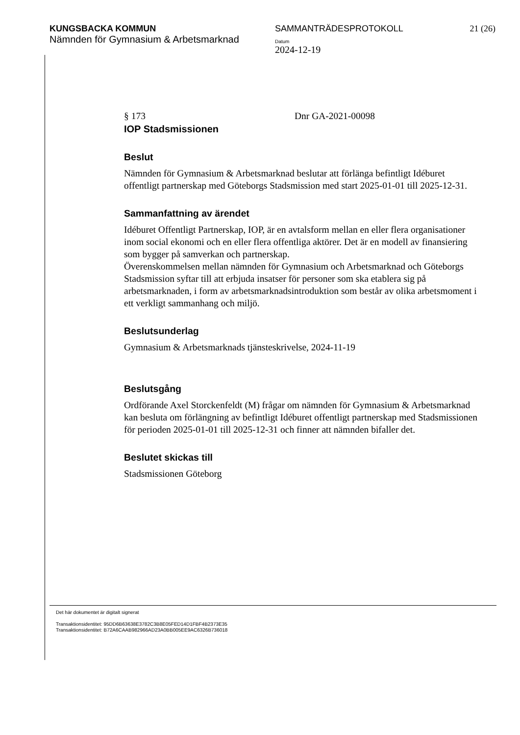KUNGSBACKA KOMMUN
Nämnden för Gymnasium & Arbetsmarknad
SAMMANTRÄDESPROTOKOLL
Datum
2024-12-19
21 (26)
§ 173 Dnr GA-2021-00098
IOP Stadsmissionen
Beslut
Nämnden för Gymnasium & Arbetsmarknad beslutar att förlänga befintligt Idéburet offentligt partnerskap med Göteborgs Stadsmission med start 2025-01-01 till 2025-12-31.
Sammanfattning av ärendet
Idéburet Offentligt Partnerskap, IOP, är en avtalsform mellan en eller flera organisationer inom social ekonomi och en eller flera offentliga aktörer. Det är en modell av finansiering som bygger på samverkan och partnerskap.
Överenskommelsen mellan nämnden för Gymnasium och Arbetsmarknad och Göteborgs Stadsmission syftar till att erbjuda insatser för personer som ska etablera sig på arbetsmarknaden, i form av arbetsmarknadsintroduktion som består av olika arbetsmoment i ett verkligt sammanhang och miljö.
Beslutsunderlag
Gymnasium & Arbetsmarknads tjänsteskrivelse, 2024-11-19
Beslutsgång
Ordförande Axel Storckenfeldt (M) frågar om nämnden för Gymnasium & Arbetsmarknad kan besluta om förlängning av befintligt Idéburet offentligt partnerskap med Stadsmissionen för perioden 2025-01-01 till 2025-12-31 och finner att nämnden bifaller det.
Beslutet skickas till
Stadsmissionen Göteborg
Det här dokumentet är digitalt signerat
Transaktionsidentitet: 95DD6B63638E3782C3B8E05FED14D1FBF4B2373E35
Transaktionsidentitet: B72A6CAAB982966AD23A0BB005EE9AC6326B736018